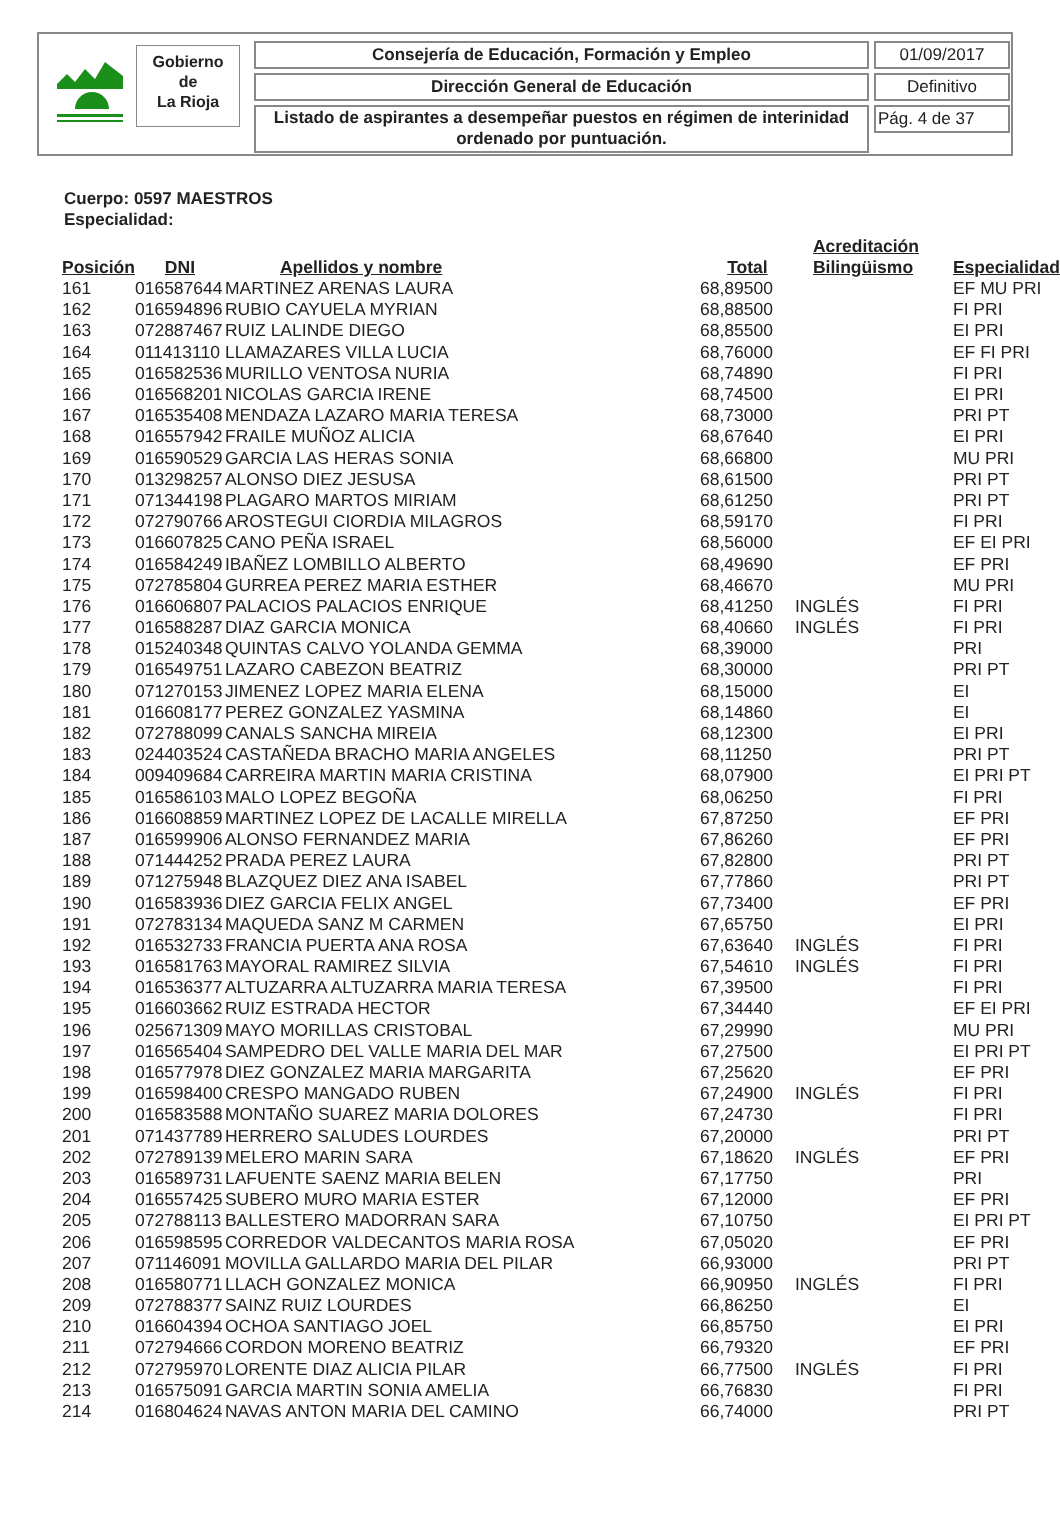Gobierno
de
La Rioja
Consejería de Educación, Formación y Empleo 01/09/2017
Dirección General de Educación Definitivo
Listado de aspirantes a desempeñar puestos en régimen de interinidad ordenado por puntuación.
Pág. 4 de 37
Cuerpo: 0597 MAESTROS
Especialidad:
| Posición | DNI | Apellidos y nombre | Total | Acreditación Bilingüismo | Especialidad |
| --- | --- | --- | --- | --- | --- |
| 161 | 016587644 | MARTINEZ ARENAS LAURA | 68,89500 | | EF MU PRI |
| 162 | 016594896 | RUBIO CAYUELA MYRIAN | 68,88500 | | FI PRI |
| 163 | 072887467 | RUIZ LALINDE DIEGO | 68,85500 | | EI PRI |
| 164 | 011413110 | LLAMAZARES VILLA LUCIA | 68,76000 | | EF FI PRI |
| 165 | 016582536 | MURILLO VENTOSA NURIA | 68,74890 | | FI PRI |
| 166 | 016568201 | NICOLAS GARCIA IRENE | 68,74500 | | EI PRI |
| 167 | 016535408 | MENDAZA LAZARO MARIA TERESA | 68,73000 | | PRI PT |
| 168 | 016557942 | FRAILE MUÑOZ ALICIA | 68,67640 | | EI PRI |
| 169 | 016590529 | GARCIA LAS HERAS SONIA | 68,66800 | | MU PRI |
| 170 | 013298257 | ALONSO DIEZ JESUSA | 68,61500 | | PRI PT |
| 171 | 071344198 | PLAGARO MARTOS MIRIAM | 68,61250 | | PRI PT |
| 172 | 072790766 | AROSTEGUI CIORDIA MILAGROS | 68,59170 | | FI PRI |
| 173 | 016607825 | CANO PEÑA ISRAEL | 68,56000 | | EF EI PRI |
| 174 | 016584249 | IBAÑEZ LOMBILLO ALBERTO | 68,49690 | | EF PRI |
| 175 | 072785804 | GURREA PEREZ MARIA ESTHER | 68,46670 | | MU PRI |
| 176 | 016606807 | PALACIOS PALACIOS ENRIQUE | 68,41250 | INGLÉS | FI PRI |
| 177 | 016588287 | DIAZ GARCIA MONICA | 68,40660 | INGLÉS | FI PRI |
| 178 | 015240348 | QUINTAS CALVO YOLANDA GEMMA | 68,39000 | | PRI |
| 179 | 016549751 | LAZARO CABEZON BEATRIZ | 68,30000 | | PRI PT |
| 180 | 071270153 | JIMENEZ LOPEZ MARIA ELENA | 68,15000 | | EI |
| 181 | 016608177 | PEREZ GONZALEZ YASMINA | 68,14860 | | EI |
| 182 | 072788099 | CANALS SANCHA MIREIA | 68,12300 | | EI PRI |
| 183 | 024403524 | CASTAÑEDA BRACHO MARIA ANGELES | 68,11250 | | PRI PT |
| 184 | 009409684 | CARREIRA MARTIN MARIA CRISTINA | 68,07900 | | EI PRI PT |
| 185 | 016586103 | MALO LOPEZ BEGOÑA | 68,06250 | | FI PRI |
| 186 | 016608859 | MARTINEZ LOPEZ DE LACALLE MIRELLA | 67,87250 | | EF PRI |
| 187 | 016599906 | ALONSO FERNANDEZ MARIA | 67,86260 | | EF PRI |
| 188 | 071444252 | PRADA PEREZ LAURA | 67,82800 | | PRI PT |
| 189 | 071275948 | BLAZQUEZ DIEZ ANA ISABEL | 67,77860 | | PRI PT |
| 190 | 016583936 | DIEZ GARCIA FELIX ANGEL | 67,73400 | | EF PRI |
| 191 | 072783134 | MAQUEDA SANZ M CARMEN | 67,65750 | | EI PRI |
| 192 | 016532733 | FRANCIA PUERTA ANA ROSA | 67,63640 | INGLÉS | FI PRI |
| 193 | 016581763 | MAYORAL RAMIREZ SILVIA | 67,54610 | INGLÉS | FI PRI |
| 194 | 016536377 | ALTUZARRA ALTUZARRA MARIA TERESA | 67,39500 | | FI PRI |
| 195 | 016603662 | RUIZ ESTRADA HECTOR | 67,34440 | | EF EI PRI |
| 196 | 025671309 | MAYO MORILLAS CRISTOBAL | 67,29990 | | MU PRI |
| 197 | 016565404 | SAMPEDRO DEL VALLE MARIA DEL MAR | 67,27500 | | EI PRI PT |
| 198 | 016577978 | DIEZ GONZALEZ MARIA MARGARITA | 67,25620 | | EF PRI |
| 199 | 016598400 | CRESPO MANGADO RUBEN | 67,24900 | INGLÉS | FI PRI |
| 200 | 016583588 | MONTAÑO SUAREZ MARIA DOLORES | 67,24730 | | FI PRI |
| 201 | 071437789 | HERRERO SALUDES LOURDES | 67,20000 | | PRI PT |
| 202 | 072789139 | MELERO MARIN SARA | 67,18620 | INGLÉS | EF PRI |
| 203 | 016589731 | LAFUENTE SAENZ MARIA BELEN | 67,17750 | | PRI |
| 204 | 016557425 | SUBERO MURO MARIA ESTER | 67,12000 | | EF PRI |
| 205 | 072788113 | BALLESTERO MADORRAN SARA | 67,10750 | | EI PRI PT |
| 206 | 016598595 | CORREDOR VALDECANTOS MARIA ROSA | 67,05020 | | EF PRI |
| 207 | 071146091 | MOVILLA GALLARDO MARIA DEL PILAR | 66,93000 | | PRI PT |
| 208 | 016580771 | LLACH GONZALEZ MONICA | 66,90950 | INGLÉS | FI PRI |
| 209 | 072788377 | SAINZ RUIZ LOURDES | 66,86250 | | EI |
| 210 | 016604394 | OCHOA SANTIAGO JOEL | 66,85750 | | EI PRI |
| 211 | 072794666 | CORDON MORENO BEATRIZ | 66,79320 | | EF PRI |
| 212 | 072795970 | LORENTE DIAZ ALICIA PILAR | 66,77500 | INGLÉS | FI PRI |
| 213 | 016575091 | GARCIA MARTIN SONIA AMELIA | 66,76830 | | FI PRI |
| 214 | 016804624 | NAVAS ANTON MARIA DEL CAMINO | 66,74000 | | PRI PT |